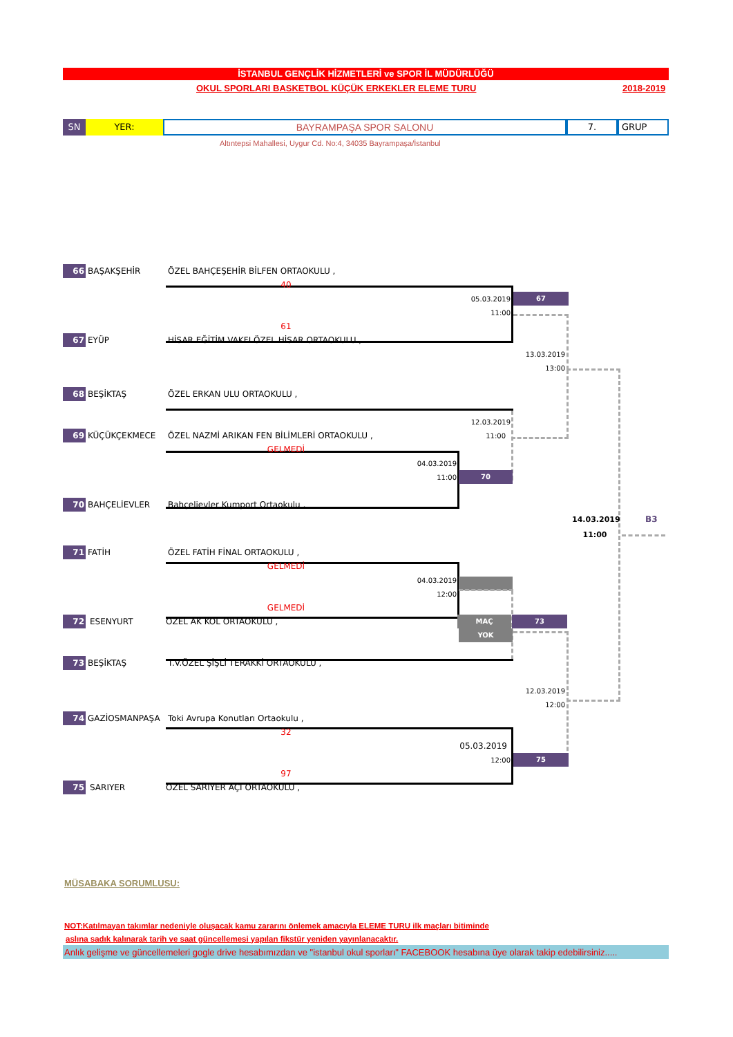İSTANBUL GENÇLİK HİZMETLERİ ve SPOR İL MÜDÜRLÜĞÜ
OKUL SPORLARI BASKETBOL KÜÇÜK ERKEKLER ELEME TURU 2018-2019
SN YER: BAYRAMPAŞA SPOR SALONU 7. GRUP
Altıntepsi Mahallesi, Uygur Cd. No:4, 34035 Bayrampaşa/İstanbul
66 BAŞAKŞEHİR ÖZEL BAHÇEŞEHİR BİLFEN ORTAOKULU ,
40
05.03.2019 67
11:00
61
67 EYÜP HİSAR EĞİTİM VAKFI ÖZEL HİSAR ORTAOKULU ,
13.03.2019
13:00
68 BEŞİKTAŞ ÖZEL ERKAN ULU ORTAOKULU ,
12.03.2019
69 KÜÇÜKÇEKMECE ÖZEL NAZMİ ARIKAN FEN BİLİMLERİ ORTAOKULU , 11:00
GELMEDİ
04.03.2019
11:00 70
70 BAHÇELİEVLER Bahçelievler Kumport Ortaokulu ,
14.03.2019 B3
11:00
71 FATİH ÖZEL FATİH FİNAL ORTAOKULU ,
GELMEDİ
04.03.2019
12:00
GELMEDİ
72 ESENYURT ÖZEL AK KOL ORTAOKULU , MAÇ 73
YOK
73 BEŞİKTAŞ T.V.ÖZEL ŞİŞLİ TERAKKİ ORTAOKULU ,
12.03.2019
12:00
74 GAZİOSMANPAŞA Toki Avrupa Konutları Ortaokulu ,
32
05.03.2019
12:00 75
97
75 SARIYER ÖZEL SARIYER AÇI ORTAOKULU ,
MÜSABAKA SORUMLUSU:
NOT:Katılmayan takımlar nedeniyle oluşacak kamu zararını önlemek amacıyla ELEME TURU ilk maçları bitiminde
aslına sadık kalınarak tarih ve saat güncellemesi yapılan fikstür yeniden yayınlanacaktır.
Anlık gelişme ve güncellemeleri gogle drive hesabımızdan ve "istanbul okul sporları" FACEBOOK hesabına üye olarak takip edebilirsiniz.....